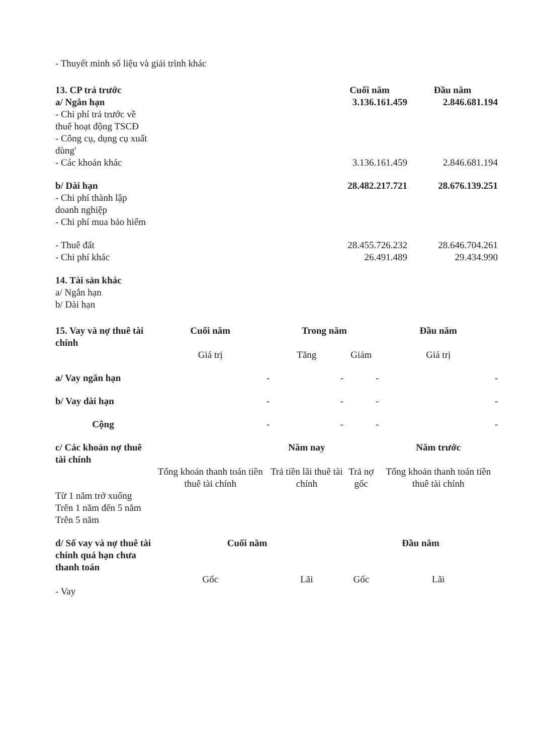- Thuyết minh số liệu và giải trình khác
| 13. CP trả trước | | Cuối năm | Đầu năm |
| a/ Ngắn hạn | | 3.136.161.459 | 2.846.681.194 |
| - Chi phí trả trước về thuê hoạt động TSCĐ | | | |
| - Công cụ, dụng cụ xuất dùng' | | | |
| - Các khoản khác | | 3.136.161.459 | 2.846.681.194 |
| b/ Dài hạn | | 28.482.217.721 | 28.676.139.251 |
| - Chi phí thành lập doanh nghiệp | | | |
| - Chi phí mua bảo hiểm | | | |
| - Thuê đất | | 28.455.726.232 | 28.646.704.261 |
| - Chi phí khác | | 26.491.489 | 29.434.990 |
| 14. Tài sản khác | | | |
| a/ Ngắn hạn | | | |
| b/ Dài hạn | | | |
| 15. Vay và nợ thuê tài chính | Cuối năm | Trong năm | | Đầu năm |
| | Giá trị | Tăng | Giảm | Giá trị |
| a/ Vay ngăn hạn | - | - | - | - |
| b/ Vay dài hạn | - | - | - | - |
| Cộng | - | - | - | - |
| c/ Các khoản nợ thuê tài chính | | Năm nay | | Năm trước |
| | Tổng khoản thanh toán tiền thuê tài chính | Trả tiền lãi thuê tài chính | Trả nợ gốc | Tổng khoản thanh toán tiền thuê tài chính |
| Từ 1 năm trở xuống | | | | |
| Trên 1 năm đến 5 năm | | | | |
| Trên 5 năm | | | | |
| d/ Số vay và nợ thuê tài chính quá hạn chưa thanh toán | Cuối năm | | Đầu năm | |
| | Gốc | Lãi | Gốc | Lãi |
| - Vay | | | | |